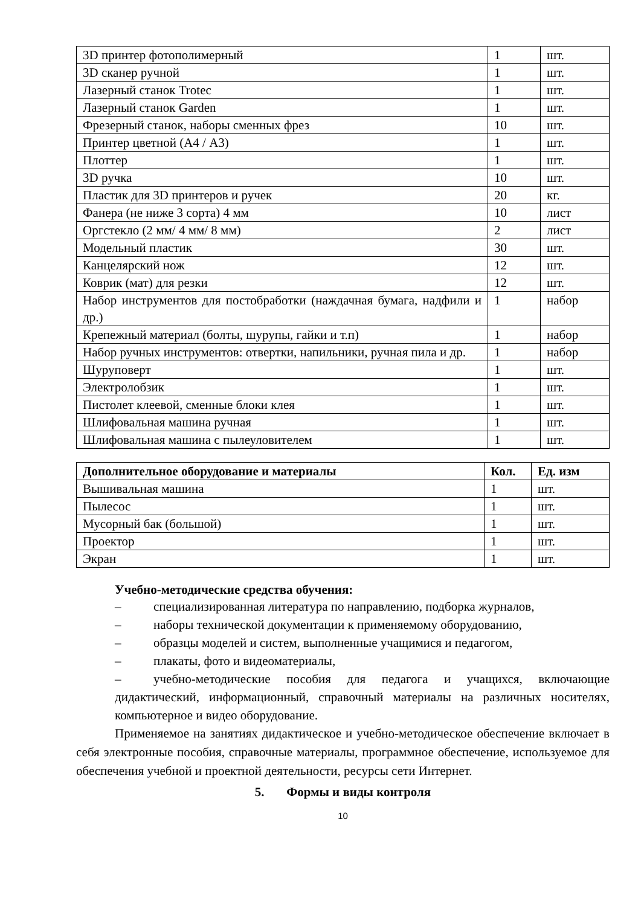| 3D принтер фотополимерный | 1 | шт. |
| 3D сканер ручной | 1 | шт. |
| Лазерный станок Trotec | 1 | шт. |
| Лазерный станок Garden | 1 | шт. |
| Фрезерный станок, наборы сменных фрез | 10 | шт. |
| Принтер цветной (А4 / А3) | 1 | шт. |
| Плоттер | 1 | шт. |
| 3D ручка | 10 | шт. |
| Пластик для 3D принтеров и ручек | 20 | кг. |
| Фанера (не ниже 3 сорта) 4 мм | 10 | лист |
| Оргстекло (2 мм/ 4 мм/ 8 мм) | 2 | лист |
| Модельный пластик | 30 | шт. |
| Канцелярский нож | 12 | шт. |
| Коврик (мат) для резки | 12 | шт. |
| Набор инструментов для постобработки (наждачная бумага, надфили и др.) | 1 | набор |
| Крепежный материал (болты, шурупы, гайки и т.п) | 1 | набор |
| Набор ручных инструментов: отвертки, напильники, ручная пила и др. | 1 | набор |
| Шуруповерт | 1 | шт. |
| Электролобзик | 1 | шт. |
| Пистолет клеевой, сменные блоки клея | 1 | шт. |
| Шлифовальная машина ручная | 1 | шт. |
| Шлифовальная машина с пылеуловителем | 1 | шт. |
| Дополнительное оборудование и материалы | Кол. | Ед. изм |
| --- | --- | --- |
| Вышивальная машина | 1 | шт. |
| Пылесос | 1 | шт. |
| Мусорный бак (большой) | 1 | шт. |
| Проектор | 1 | шт. |
| Экран | 1 | шт. |
Учебно-методические средства обучения:
– специализированная литература по направлению, подборка журналов,
– наборы технической документации к применяемому оборудованию,
– образцы моделей и систем, выполненные учащимися и педагогом,
– плакаты, фото и видеоматериалы,
– учебно-методические пособия для педагога и учащихся, включающие дидактический, информационный, справочный материалы на различных носителях, компьютерное и видео оборудование.
Применяемое на занятиях дидактическое и учебно-методическое обеспечение включает в себя электронные пособия, справочные материалы, программное обеспечение, используемое для обеспечения учебной и проектной деятельности, ресурсы сети Интернет.
5. Формы и виды контроля
10